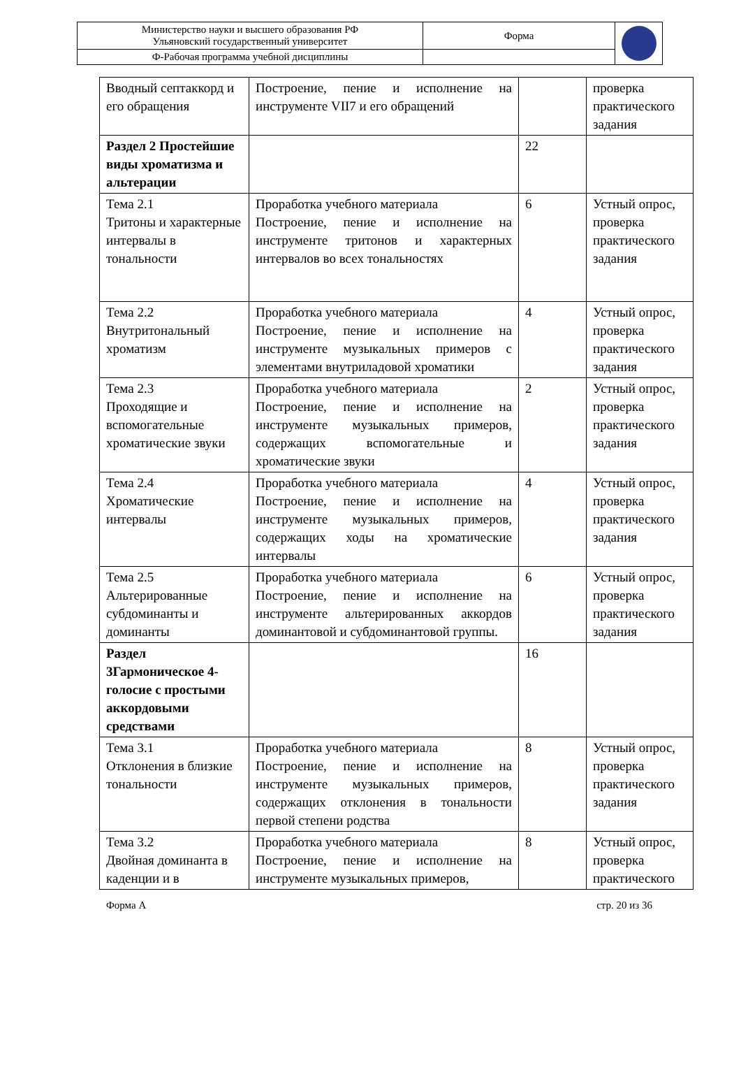| Министерство науки и высшего образования РФ Ульяновский государственный университет | Форма | |
| Ф-Рабочая программа учебной дисциплины | | |
| Вводный септаккорд и его обращения | Построение, пение и исполнение на инструменте VII7 и его обращений | | проверка практического задания |
| Раздел 2 Простейшие виды хроматизма и альтерации | | 22 | |
| Тема 2.1 Тритоны и характерные интервалы в тональности | Проработка учебного материала Построение, пение и исполнение на инструменте тритонов и характерных интервалов во всех тональностях | 6 | Устный опрос, проверка практического задания |
| Тема 2.2 Внутритональный хроматизм | Проработка учебного материала Построение, пение и исполнение на инструменте музыкальных примеров с элементами внутриладовой хроматики | 4 | Устный опрос, проверка практического задания |
| Тема 2.3 Проходящие и вспомогательные хроматические звуки | Проработка учебного материала Построение, пение и исполнение на инструменте музыкальных примеров, содержащих вспомогательные и хроматические звуки | 2 | Устный опрос, проверка практического задания |
| Тема 2.4 Хроматические интервалы | Проработка учебного материала Построение, пение и исполнение на инструменте музыкальных примеров, содержащих ходы на хроматические интервалы | 4 | Устный опрос, проверка практического задания |
| Тема 2.5 Альтерированные субдоминанты и доминанты | Проработка учебного материала Построение, пение и исполнение на инструменте альтерированных аккордов доминантовой и субдоминантовой группы. | 6 | Устный опрос, проверка практического задания |
| Раздел 3Гармоническое 4-голосие с простыми аккордовыми средствами | | 16 | |
| Тема 3.1 Отклонения в близкие тональности | Проработка учебного материала Построение, пение и исполнение на инструменте музыкальных примеров, содержащих отклонения в тональности первой степени родства | 8 | Устный опрос, проверка практического задания |
| Тема 3.2 Двойная доминанта в каденции и в | Проработка учебного материала Построение, пение и исполнение на инструменте музыкальных примеров, | 8 | Устный опрос, проверка практического |
Форма А стр. 20 из 36